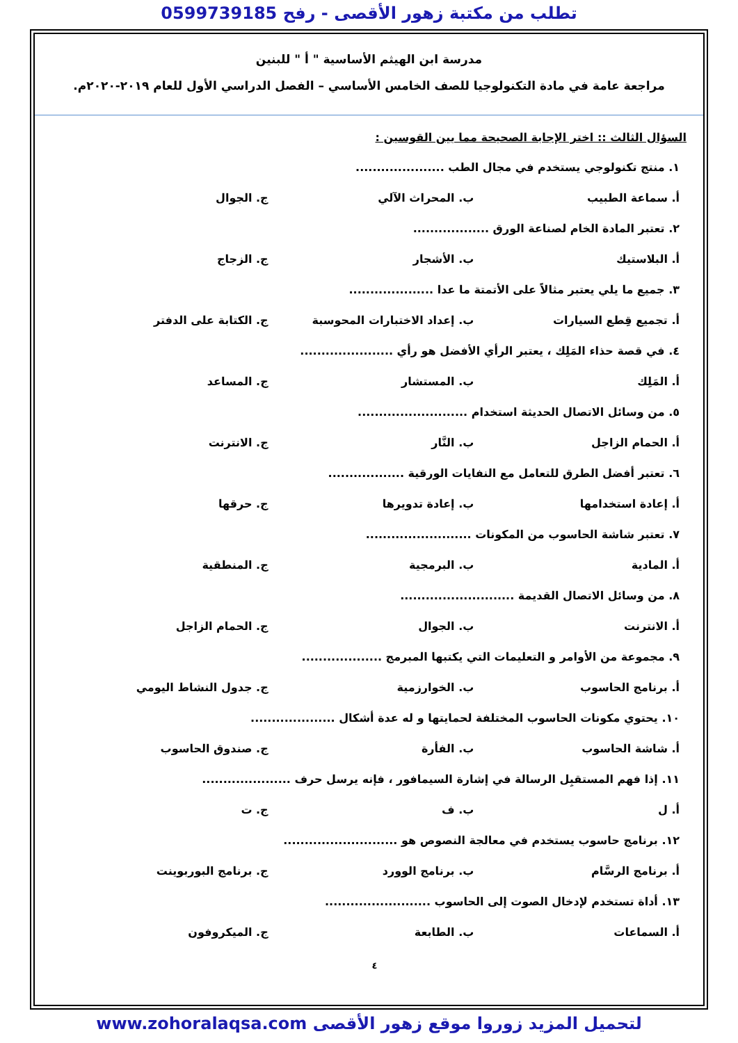تطلب من مكتبة زهور الأقصى - رفح 0599739185
مدرسة ابن الهيثم الأساسية " أ " للبنين
مراجعة عامة في مادة التكنولوجيا للصف الخامس الأساسي – الفصل الدراسي الأول للعام ٢٠١٩-٢٠٢٠م.
السؤال الثالث :: اختر الإجابة الصحيحة مما بين القوسين :
١. منتج تكنولوجي يستخدم في مجال الطب .....................
أ. سماعة الطبيب ب. المحراث الآلي ج. الجوال
٢. تعتبر المادة الخام لصناعة الورق ..................
أ. البلاستيك ب. الأشجار ج. الزجاج
٣. جميع ما يلي يعتبر مثالاً على الأتمتة ما عدا ....................
أ. تجميع قِطع السيارات ب. إعداد الاختبارات المحوسبة ج. الكتابة على الدفتر
٤. في قصة حذاء المَلِك ، يعتبر الرأي الأفضل هو رأي ......................
أ. المَلِك ب. المستشار ج. المساعد
٥. من وسائل الاتصال الحديثة استخدام ..........................
أ. الحمام الزاجل ب. النَّار ج. الانترنت
٦. تعتبر أفضل الطرق للتعامل مع النفايات الورقية ..................
أ. إعادة استخدامها ب. إعادة تدويرها ج. حرقها
٧. تعتبر شاشة الحاسوب من المكونات .........................
أ. المادية ب. البرمجية ج. المنطقية
٨. من وسائل الاتصال القديمة ...........................
أ. الانترنت ب. الجوال ج. الحمام الزاجل
٩. مجموعة من الأوامر و التعليمات التي يكتبها المبرمج ...................
أ. برنامج الحاسوب ب. الخوارزمية ج. جدول النشاط اليومي
١٠. يحتوي مكونات الحاسوب المختلفة لحمايتها و له عدة أشكال ....................
أ. شاشة الحاسوب ب. الفأرة ج. صندوق الحاسوب
١١. إذا فهم المستقبِل الرسالة في إشارة السيمافور ، فإنه يرسل حرف .....................
أ. ل ب. ف ج. ت
١٢. برنامج حاسوب يستخدم في معالجة النصوص هو ...........................
أ. برنامج الرسَّام ب. برنامج الوورد ج. برنامج البوربوينت
١٣. أداة تستخدم لإدخال الصوت إلى الحاسوب .........................
أ. السماعات ب. الطابعة ج. الميكروفون
٤
لتحميل المزيد زوروا موقع زهور الأقصى www.zohoralaqsa.com